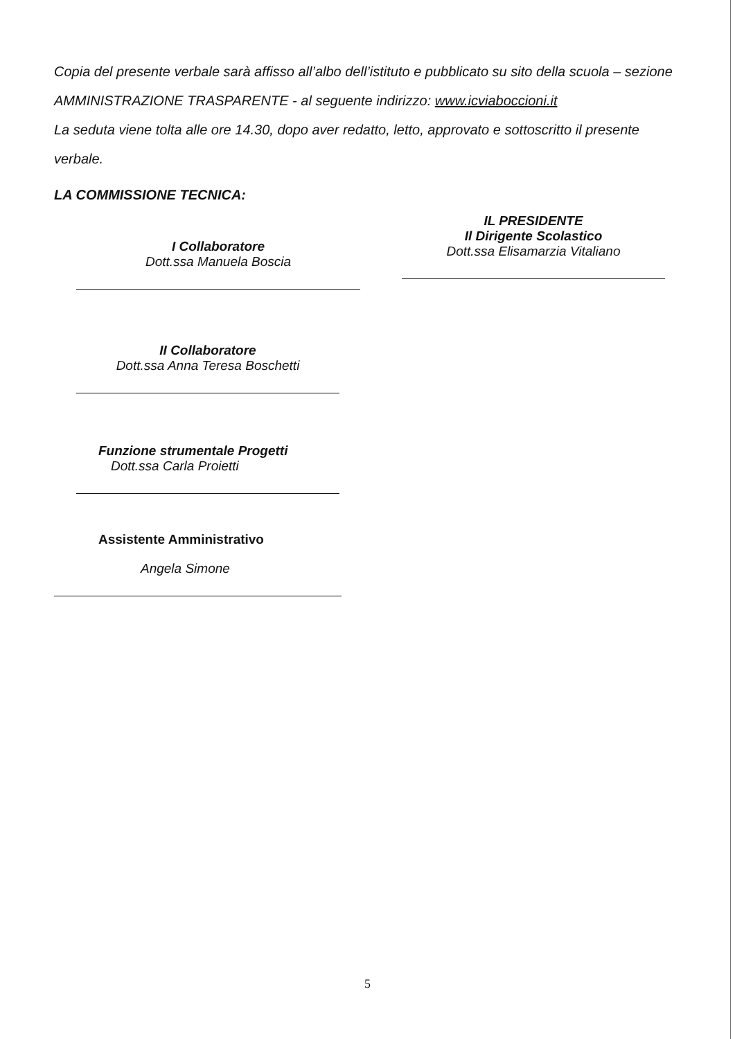Copia del presente verbale sarà affisso all’albo dell’istituto e pubblicato su sito della scuola – sezione AMMINISTRAZIONE TRASPARENTE - al seguente indirizzo: www.icviaboccioni.it
La seduta viene tolta alle ore 14.30, dopo aver redatto, letto, approvato e sottoscritto il presente verbale.
LA COMMISSIONE TECNICA:
I Collaboratore
Dott.ssa Manuela Boscia
IL PRESIDENTE
Il Dirigente Scolastico
Dott.ssa Elisamarzia Vitaliano
II Collaboratore
Dott.ssa Anna Teresa Boschetti
Funzione strumentale Progetti
Dott.ssa Carla Proietti
Assistente Amministrativo
Angela Simone
5